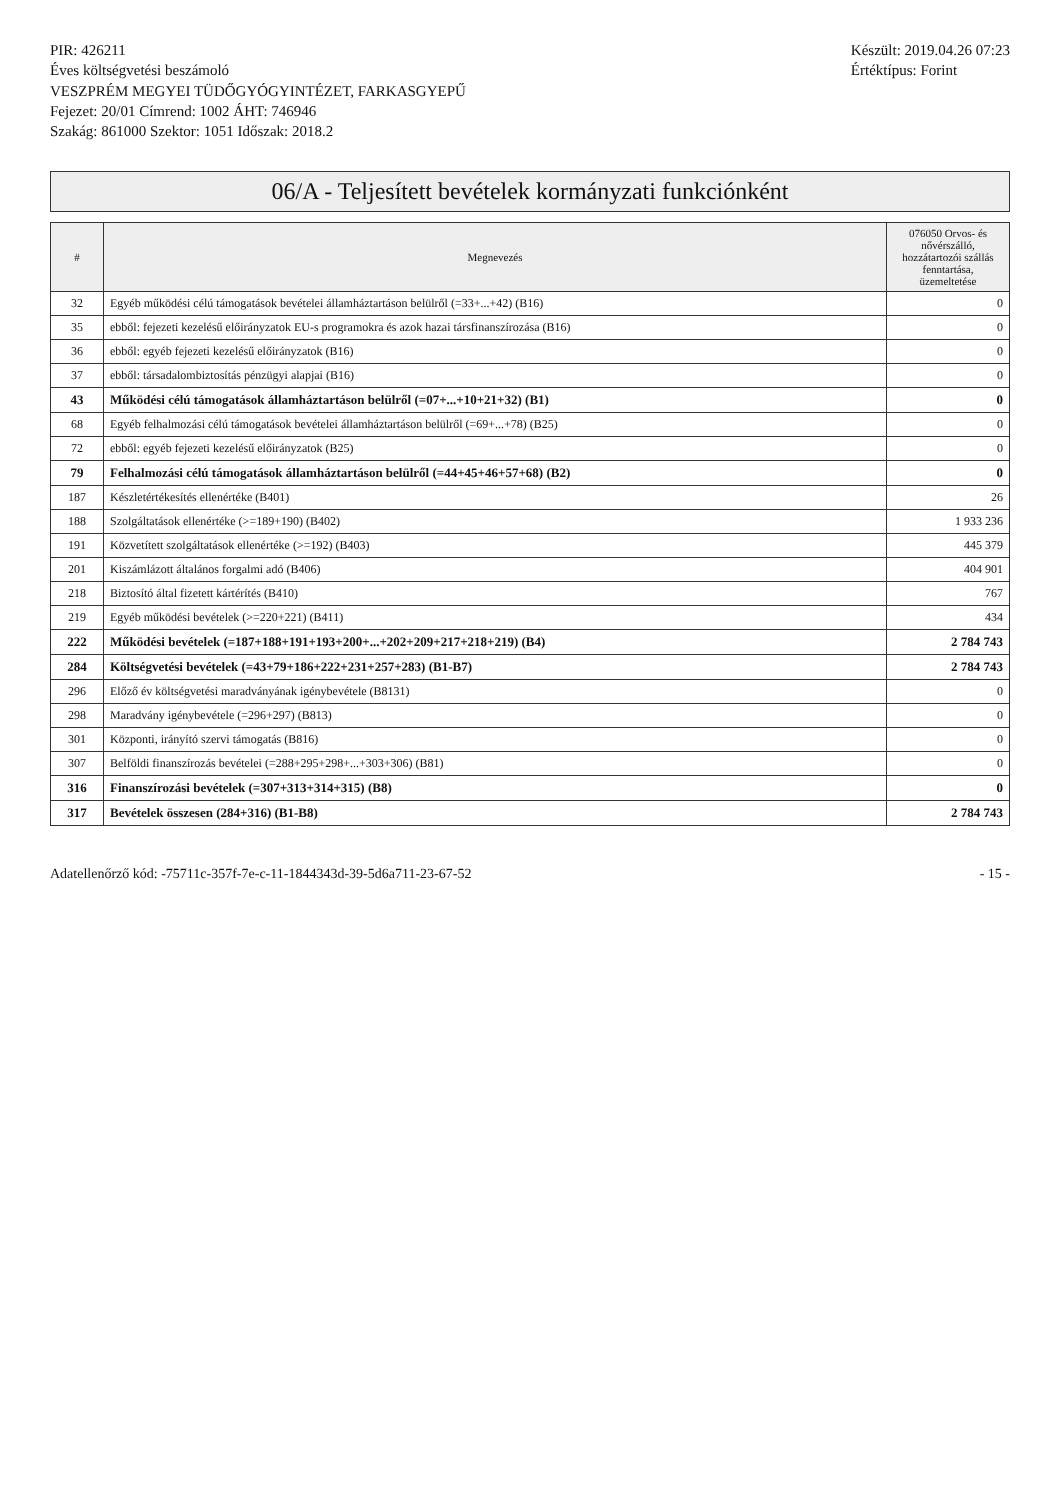PIR: 426211
Éves költségvetési beszámoló
VESZPRÉM MEGYEI TÜDŐGYÓGYINTÉZET, FARKASGYEPŰ
Fejezet: 20/01 Címrend: 1002 ÁHT: 746946
Szakág: 861000 Szektor: 1051 Időszak: 2018.2
Készült: 2019.04.26 07:23
Értéktípus: Forint
06/A - Teljesített bevételek kormányzati funkciónként
| # | Megnevezés | 076050 Orvos- és nővérszálló, hozzátartozói szállás fenntartása, üzemeltetése |
| --- | --- | --- |
| 32 | Egyéb működési célú támogatások bevételei államháztartáson belülről (=33+...+42) (B16) | 0 |
| 35 | ebből: fejezeti kezelésű előirányzatok EU-s programokra és azok hazai társfinanszírozása (B16) | 0 |
| 36 | ebből: egyéb fejezeti kezelésű előirányzatok (B16) | 0 |
| 37 | ebből: társadalombiztosítás pénzügyi alapjai (B16) | 0 |
| 43 | Működési célú támogatások államháztartáson belülről (=07+...+10+21+32) (B1) | 0 |
| 68 | Egyéb felhalmozási célú támogatások bevételei államháztartáson belülről (=69+...+78) (B25) | 0 |
| 72 | ebből: egyéb fejezeti kezelésű előirányzatok (B25) | 0 |
| 79 | Felhalmozási célú támogatások államháztartáson belülről (=44+45+46+57+68) (B2) | 0 |
| 187 | Készletértékesítés ellenértéke (B401) | 26 |
| 188 | Szolgáltatások ellenértéke (>=189+190) (B402) | 1 933 236 |
| 191 | Közvetített szolgáltatások ellenértéke (>=192) (B403) | 445 379 |
| 201 | Kiszámlázott általános forgalmi adó (B406) | 404 901 |
| 218 | Biztosító által fizetett kártérítés (B410) | 767 |
| 219 | Egyéb működési bevételek (>=220+221) (B411) | 434 |
| 222 | Működési bevételek (=187+188+191+193+200+...+202+209+217+218+219) (B4) | 2 784 743 |
| 284 | Költségvetési bevételek (=43+79+186+222+231+257+283) (B1-B7) | 2 784 743 |
| 296 | Előző év költségvetési maradványának igénybevétele (B8131) | 0 |
| 298 | Maradvány igénybevétele (=296+297) (B813) | 0 |
| 301 | Központi, irányító szervi támogatás (B816) | 0 |
| 307 | Belföldi finanszírozás bevételei (=288+295+298+...+303+306) (B81) | 0 |
| 316 | Finanszírozási bevételek (=307+313+314+315) (B8) | 0 |
| 317 | Bevételek összesen (284+316) (B1-B8) | 2 784 743 |
Adatellenőrző kód: -75711c-357f-7e-c-11-1844343d-39-5d6a711-23-67-52
- 15 -